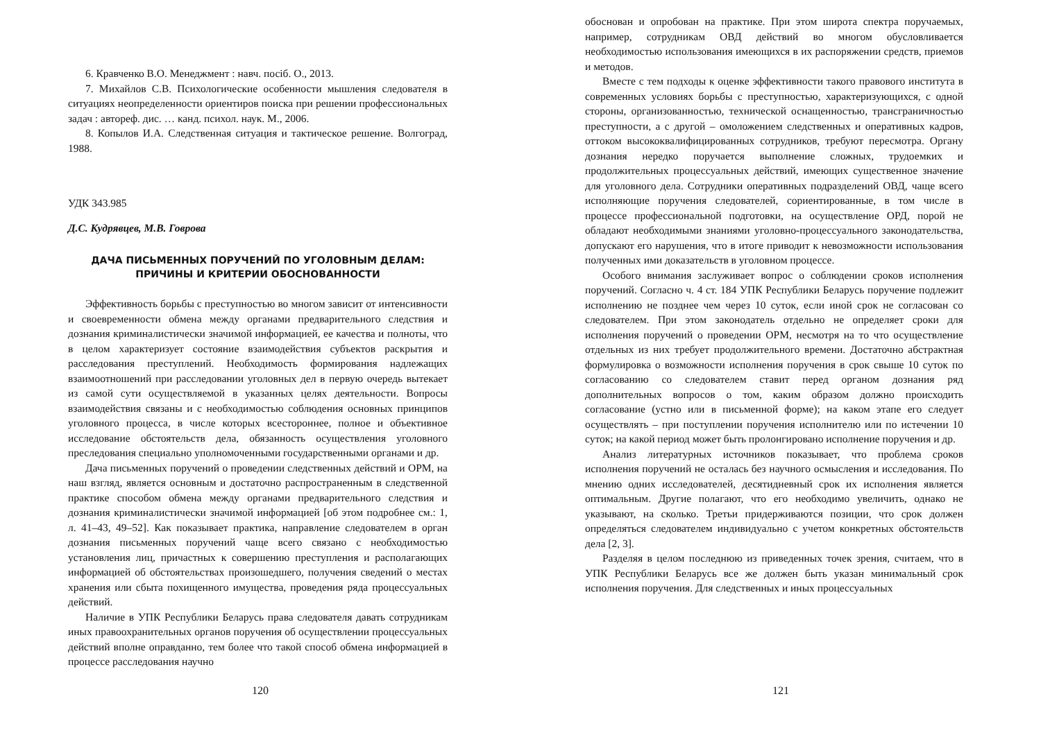6. Кравченко В.О. Менеджмент : навч. посіб. О., 2013.
7. Михайлов С.В. Психологические особенности мышления следователя в ситуациях неопределенности ориентиров поиска при решении профессиональных задач : автореф. дис. … канд. психол. наук. М., 2006.
8. Копылов И.А. Следственная ситуация и тактическое решение. Волгоград, 1988.
УДК 343.985
Д.С. Кудрявцев, М.В. Говрова
ДАЧА ПИСЬМЕННЫХ ПОРУЧЕНИЙ ПО УГОЛОВНЫМ ДЕЛАМ:
ПРИЧИНЫ И КРИТЕРИИ ОБОСНОВАННОСТИ
Эффективность борьбы с преступностью во многом зависит от интенсивности и своевременности обмена между органами предварительного следствия и дознания криминалистически значимой информацией, ее качества и полноты, что в целом характеризует состояние взаимодействия субъектов раскрытия и расследования преступлений. Необходимость формирования надлежащих взаимоотношений при расследовании уголовных дел в первую очередь вытекает из самой сути осуществляемой в указанных целях деятельности. Вопросы взаимодействия связаны и с необходимостью соблюдения основных принципов уголовного процесса, в числе которых всестороннее, полное и объективное исследование обстоятельств дела, обязанность осуществления уголовного преследования специально уполномоченными государственными органами и др.
Дача письменных поручений о проведении следственных действий и ОРМ, на наш взгляд, является основным и достаточно распространенным в следственной практике способом обмена между органами предварительного следствия и дознания криминалистически значимой информацией [об этом подробнее см.: 1, л. 41–43, 49–52]. Как показывает практика, направление следователем в орган дознания письменных поручений чаще всего связано с необходимостью установления лиц, причастных к совершению преступления и располагающих информацией об обстоятельствах произошедшего, получения сведений о местах хранения или сбыта похищенного имущества, проведения ряда процессуальных действий.
Наличие в УПК Республики Беларусь права следователя давать сотрудникам иных правоохранительных органов поручения об осуществлении процессуальных действий вполне оправданно, тем более что такой способ обмена информацией в процессе расследования научно
120
обоснован и опробован на практике. При этом широта спектра поручаемых, например, сотрудникам ОВД действий во многом обусловливается необходимостью использования имеющихся в их распоряжении средств, приемов и методов.
Вместе с тем подходы к оценке эффективности такого правового института в современных условиях борьбы с преступностью, характеризующихся, с одной стороны, организованностью, технической оснащенностью, трансграничностью преступности, а с другой – омоложением следственных и оперативных кадров, оттоком высококвалифицированных сотрудников, требуют пересмотра. Органу дознания нередко поручается выполнение сложных, трудоемких и продолжительных процессуальных действий, имеющих существенное значение для уголовного дела. Сотрудники оперативных подразделений ОВД, чаще всего исполняющие поручения следователей, сориентированные, в том числе в процессе профессиональной подготовки, на осуществление ОРД, порой не обладают необходимыми знаниями уголовно-процессуального законодательства, допускают его нарушения, что в итоге приводит к невозможности использования полученных ими доказательств в уголовном процессе.
Особого внимания заслуживает вопрос о соблюдении сроков исполнения поручений. Согласно ч. 4 ст. 184 УПК Республики Беларусь поручение подлежит исполнению не позднее чем через 10 суток, если иной срок не согласован со следователем. При этом законодатель отдельно не определяет сроки для исполнения поручений о проведении ОРМ, несмотря на то что осуществление отдельных из них требует продолжительного времени. Достаточно абстрактная формулировка о возможности исполнения поручения в срок свыше 10 суток по согласованию со следователем ставит перед органом дознания ряд дополнительных вопросов о том, каким образом должно происходить согласование (устно или в письменной форме); на каком этапе его следует осуществлять – при поступлении поручения исполнителю или по истечении 10 суток; на какой период может быть пролонгировано исполнение поручения и др.
Анализ литературных источников показывает, что проблема сроков исполнения поручений не осталась без научного осмысления и исследования. По мнению одних исследователей, десятидневный срок их исполнения является оптимальным. Другие полагают, что его необходимо увеличить, однако не указывают, на сколько. Третьи придерживаются позиции, что срок должен определяться следователем индивидуально с учетом конкретных обстоятельств дела [2, 3].
Разделяя в целом последнюю из приведенных точек зрения, считаем, что в УПК Республики Беларусь все же должен быть указан минимальный срок исполнения поручения. Для следственных и иных процессуальных
121